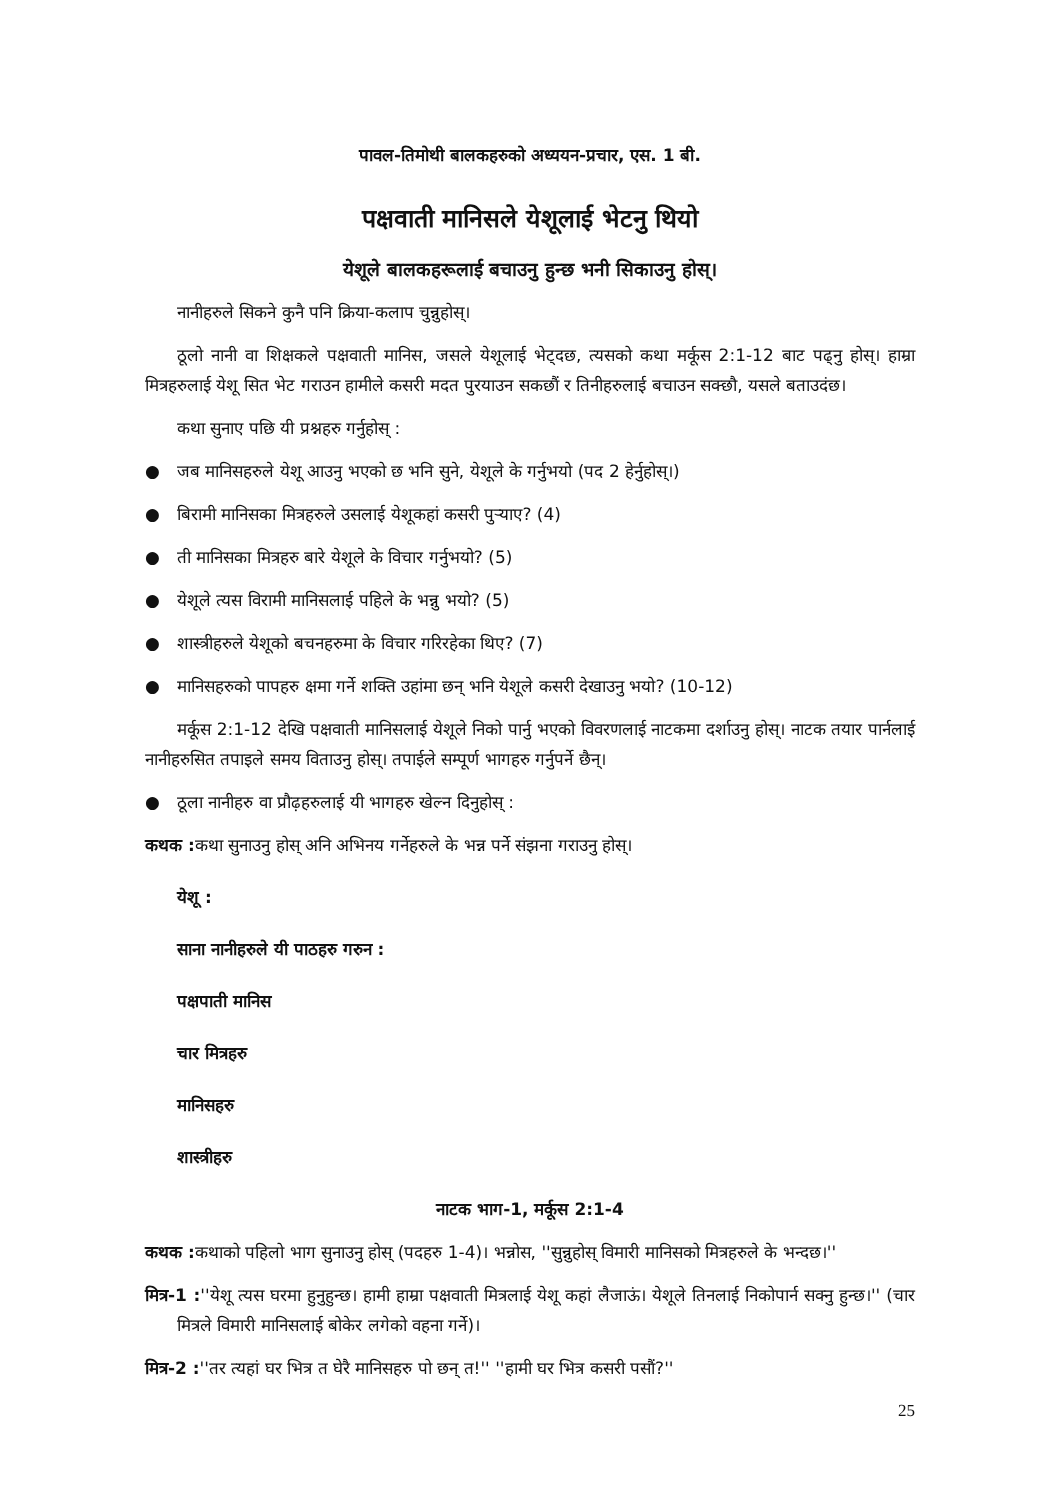पावल-तिमोथी बालकहरुको अध्ययन-प्रचार, एस. 1 बी.
पक्षवाती मानिसले येशूलाई भेटनु थियो
येशूले बालकहरूलाई बचाउनु हुन्छ भनी सिकाउनु होस्।
नानीहरुले सिकने कुनै पनि क्रिया-कलाप चुन्नुहोस्।
ठूलो नानी वा शिक्षकले पक्षवाती मानिस, जसले येशूलाई भेट्दछ, त्यसको कथा मर्कूस 2:1-12 बाट पढ्नु होस्। हाम्रा मित्रहरुलाई येशू सित भेट गराउन हामीले कसरी मदत पुरयाउन सकछौं र तिनीहरुलाई बचाउन सक्छौ, यसले बताउदंछ।
कथा सुनाए पछि यी प्रश्नहरु गर्नुहोस् :
● जब मानिसहरुले येशू आउनु भएको छ भनि सुने, येशूले के गर्नुभयो (पद 2 हेर्नुहोस्।)
● बिरामी मानिसका मित्रहरुले उसलाई येशूकहां कसरी पुऱ्याए? (4)
● ती मानिसका मित्रहरु बारे येशूले के विचार गर्नुभयो? (5)
● येशूले त्यस विरामी मानिसलाई पहिले के भन्नु भयो? (5)
● शास्त्रीहरुले येशूको बचनहरुमा के विचार गरिरहेका थिए? (7)
● मानिसहरुको पापहरु क्षमा गर्ने शक्ति उहांमा छन् भनि येशूले कसरी देखाउनु भयो? (10-12)
मर्कूस 2:1-12 देखि पक्षवाती मानिसलाई येशूले निको पार्नु भएको विवरणलाई नाटकमा दर्शाउनु होस्। नाटक तयार पार्नलाई नानीहरुसित तपाइले समय विताउनु होस्। तपाईले सम्पूर्ण भागहरु गर्नुपर्ने छैन्।
● ठूला नानीहरु वा प्रौढ़हरुलाई यी भागहरु खेल्न दिनुहोस् :
कथक : कथा सुनाउनु होस् अनि अभिनय गर्नेहरुले के भन्न पर्ने संझना गराउनु होस्।
येशू :
साना नानीहरुले यी पाठहरु गरुन :
पक्षपाती मानिस
चार मित्रहरु
मानिसहरु
शास्त्रीहरु
नाटक भाग-1, मर्कूस 2:1-4
कथक : कथाको पहिलो भाग सुनाउनु होस् (पदहरु 1-4)। भन्नोस, ''सुन्नुहोस् विमारी मानिसको मित्रहरुले के भन्दछ।''
मित्र-1 :''येशू त्यस घरमा हुनुहुन्छ। हामी हाम्रा पक्षवाती मित्रलाई येशू कहां लैजाऊं। येशूले तिनलाई निकोपार्न सक्नु हुन्छ।'' (चार मित्रले विमारी मानिसलाई बोकेर लगेको वहना गर्ने)।
मित्र-2 :''तर त्यहां घर भित्र त घेरै मानिसहरु पो छन् त!'' ''हामी घर भित्र कसरी पसौं?''
25